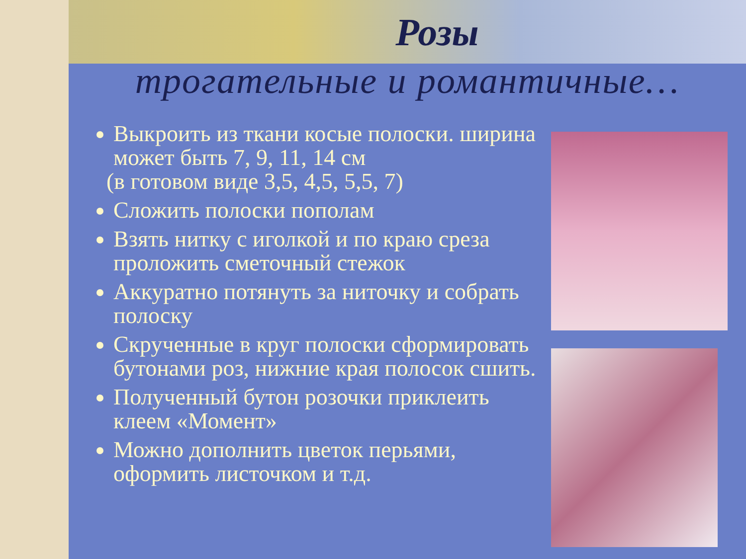Розы
трогательные и романтичные…
Выкроить из ткани косые полоски. ширина может быть 7, 9, 11, 14 см
(в готовом виде 3,5, 4,5, 5,5, 7)
Сложить полоски пополам
Взять нитку с иголкой и по краю среза проложить сметочный стежок
Аккуратно потянуть за ниточку и собрать полоску
Скрученные в круг полоски сформировать бутонами роз, нижние края полосок сшить.
Полученный бутон розочки приклеить клеем «Момент»
Можно дополнить цветок перьями, оформить листочком и т.д.